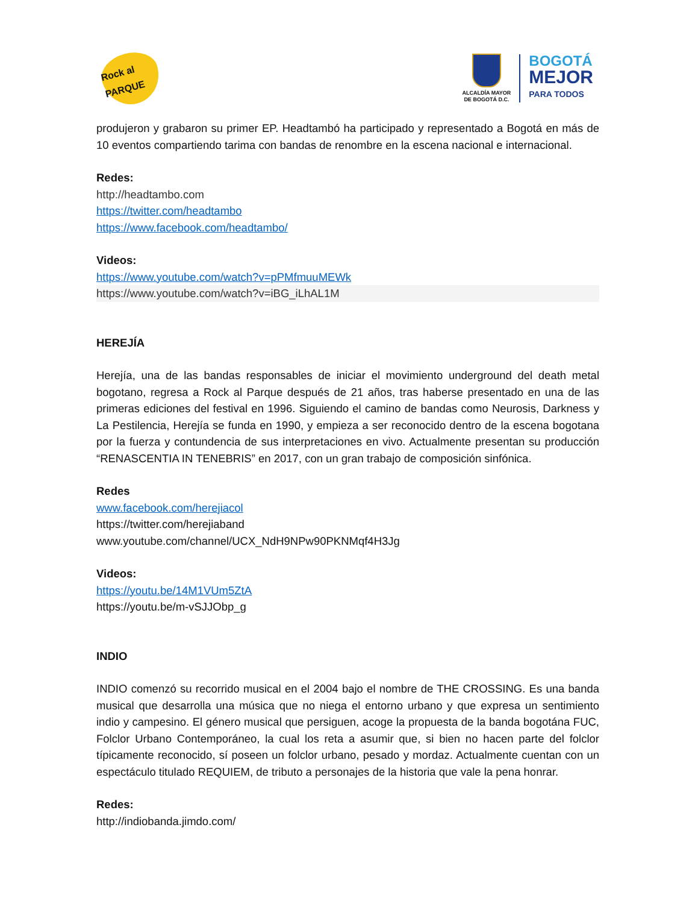Rock al PARQUE
ALCALDÍA MAYOR
DE BOGOTÁ D.C.
BOGOTÁ
MEJOR
PARA TODOS
produjeron y grabaron su primer EP. Headtambó ha participado y representado a Bogotá en más de 10 eventos compartiendo tarima con bandas de renombre en la escena nacional e internacional.
Redes:
http://headtambo.com
https://twitter.com/headtambo
https://www.facebook.com/headtambo/
Videos:
https://www.youtube.com/watch?v=pPMfmuuMEWk
https://www.youtube.com/watch?v=iBG_iLhAL1M
HEREJÍA
Herejía, una de las bandas responsables de iniciar el movimiento underground del death metal bogotano, regresa a Rock al Parque después de 21 años, tras haberse presentado en una de las primeras ediciones del festival en 1996. Siguiendo el camino de bandas como Neurosis, Darkness y La Pestilencia, Herejía se funda en 1990, y empieza a ser reconocido dentro de la escena bogotana por la fuerza y contundencia de sus interpretaciones en vivo. Actualmente presentan su producción “RENASCENTIA IN TENEBRIS” en 2017, con un gran trabajo de composición sinfónica.
Redes
www.facebook.com/herejiacol
https://twitter.com/herejiaband
www.youtube.com/channel/UCX_NdH9NPw90PKNMqf4H3Jg
Videos:
https://youtu.be/14M1VUm5ZtA
https://youtu.be/m-vSJJObp_g
INDIO
INDIO comenzó su recorrido musical en el 2004 bajo el nombre de THE CROSSING. Es una banda musical que desarrolla una música que no niega el entorno urbano y que expresa un sentimiento indio y campesino. El género musical que persiguen, acoge la propuesta de la banda bogotána FUC, Folclor Urbano Contemporáneo, la cual los reta a asumir que, si bien no hacen parte del folclor típicamente reconocido, sí poseen un folclor urbano, pesado y mordaz. Actualmente cuentan con un espectáculo titulado REQUIEM, de tributo a personajes de la historia que vale la pena honrar.
Redes:
http://indiobanda.jimdo.com/